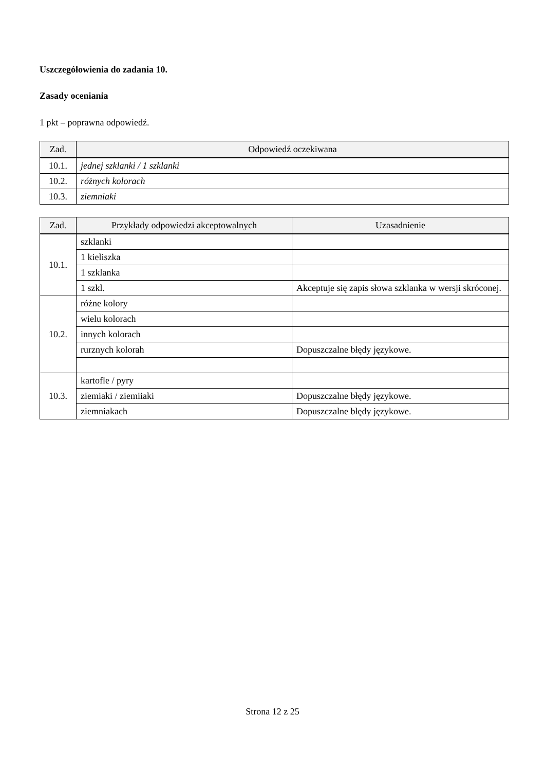Uszczegółowienia do zadania 10.
Zasady oceniania
1 pkt – poprawna odpowiedź.
| Zad. | Odpowiedź oczekiwana |
| --- | --- |
| 10.1. | jednej szklanki / 1 szklanki |
| 10.2. | różnych kolorach |
| 10.3. | ziemniaki |
| Zad. | Przykłady odpowiedzi akceptowalnych | Uzasadnienie |
| --- | --- | --- |
| 10.1. | szklanki | |
| | 1 kieliszka | |
| | 1 szklanka | |
| | 1 szkl. | Akceptuje się zapis słowa szklanka w wersji skróconej. |
| 10.2. | różne kolory | |
| | wielu kolorach | |
| | innych kolorach | |
| | rurznych kolorah | Dopuszczalne błędy językowe. |
| 10.3. | kartofle / pyry | |
| | ziemiaki / ziemiiaki | Dopuszczalne błędy językowe. |
| | ziemniakach | Dopuszczalne błędy językowe. |
Strona 12 z 25